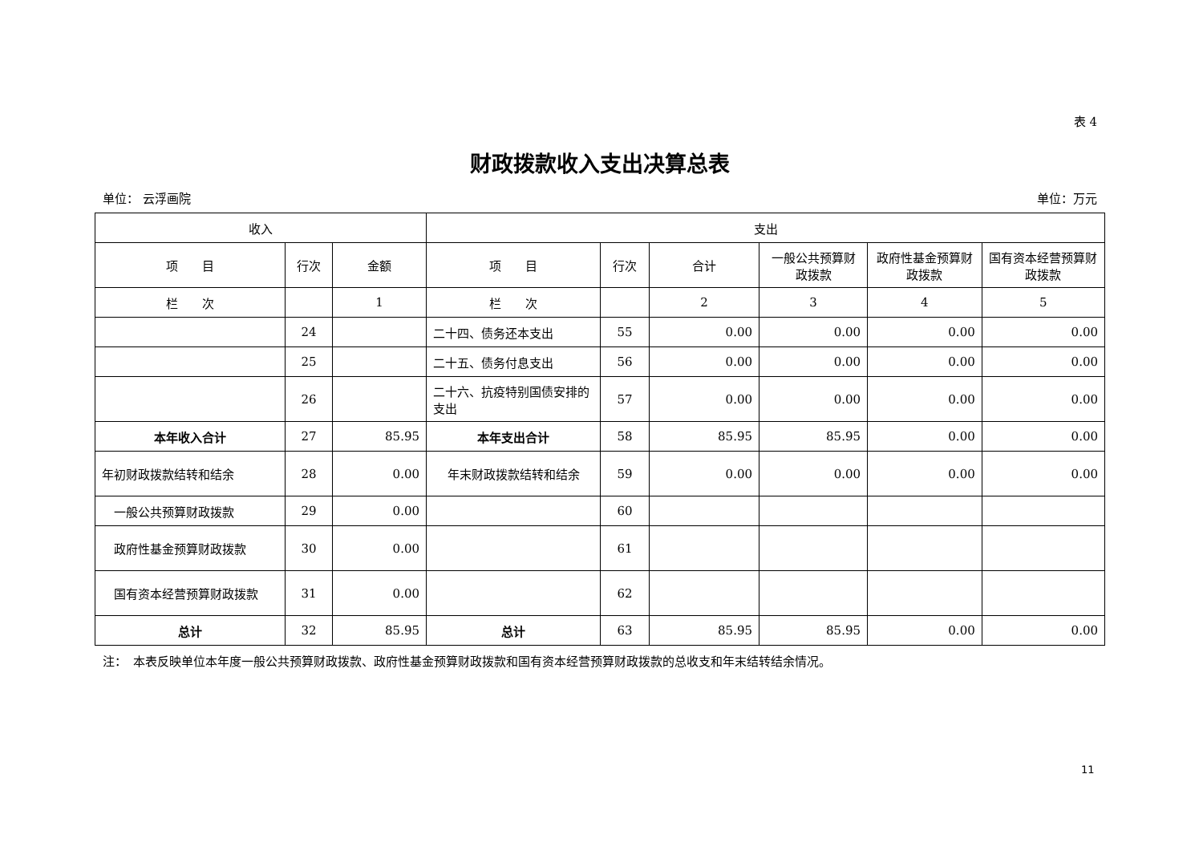表 4
财政拨款收入支出决算总表
单位： 云浮画院 单位：万元
| 收入 | | | 支出 | | | | | |
| --- | --- | --- | --- | --- | --- | --- | --- | --- |
| 项 目 | 行次 | 金额 | 项 目 | 行次 | 合计 | 一般公共预算财政拨款 | 政府性基金预算财政拨款 | 国有资本经营预算财政拨款 |
| 栏 次 | | 1 | 栏 次 | | 2 | 3 | 4 | 5 |
| | 24 | | 二十四、债务还本支出 | 55 | 0.00 | 0.00 | 0.00 | 0.00 |
| | 25 | | 二十五、债务付息支出 | 56 | 0.00 | 0.00 | 0.00 | 0.00 |
| | 26 | | 二十六、抗疫特别国债安排的支出 | 57 | 0.00 | 0.00 | 0.00 | 0.00 |
| 本年收入合计 | 27 | 85.95 | 本年支出合计 | 58 | 85.95 | 85.95 | 0.00 | 0.00 |
| 年初财政拨款结转和结余 | 28 | 0.00 | 年末财政拨款结转和结余 | 59 | 0.00 | 0.00 | 0.00 | 0.00 |
| 一般公共预算财政拨款 | 29 | 0.00 | | 60 | | | | |
| 政府性基金预算财政拨款 | 30 | 0.00 | | 61 | | | | |
| 国有资本经营预算财政拨款 | 31 | 0.00 | | 62 | | | | |
| 总计 | 32 | 85.95 | 总计 | 63 | 85.95 | 85.95 | 0.00 | 0.00 |
注：　本表反映单位本年度一般公共预算财政拨款、政府性基金预算财政拨款和国有资本经营预算财政拨款的总收支和年末结转结余情况。
11